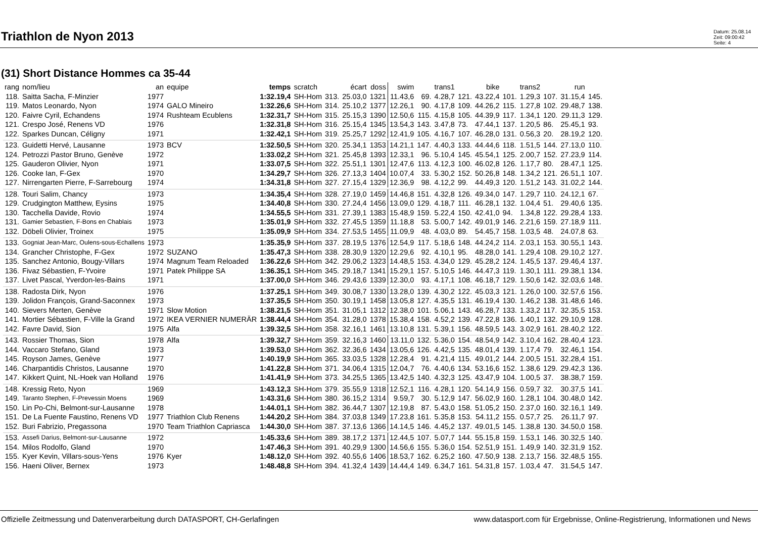Triathlon de Nyon 2013
Datum: 25.08.14
Zeit: 09:00:42
Seite: 4
(31) Short Distance Hommes ca 35-44
| rang | nom/lieu | an | equipe | temps | scratch | | écart | doss | swim | | trans1 | | bike | | trans2 | | run | |
| --- | --- | --- | --- | --- | --- | --- | --- | --- | --- | --- | --- | --- | --- | --- | --- | --- | --- | --- |
| 118. | Saitta Sacha, F-Minzier | 1977 | | 1:32.19,4 | SH-Hom | 313. | 25.03,0 | 1321 | 11.43,6 | 69. | 4.28,7 | 121. | 43.22,4 | 101. | 1.29,3 | 107. | 31.15,4 | 145. |
| 119. | Matos Leonardo, Nyon | 1974 | GALO Mineiro | 1:32.26,6 | SH-Hom | 314. | 25.10,2 | 1377 | 12.26,1 | 90. | 4.17,8 | 109. | 44.26,2 | 115. | 1.27,8 | 102. | 29.48,7 | 138. |
| 120. | Faivre Cyril, Echandens | 1974 | Rushteam Ecublens | 1:32.31,7 | SH-Hom | 315. | 25.15,3 | 1390 | 12.50,6 | 115. | 4.15,8 | 105. | 44.39,9 | 117. | 1.34,1 | 120. | 29.11,3 | 129. |
| 121. | Crespo José, Renens VD | 1976 | | 1:32.31,8 | SH-Hom | 316. | 25.15,4 | 1345 | 13.54,3 | 143. | 3.47,8 | 73. | 47.44,1 | 137. | 1.20,5 | 86. | 25.45,1 | 93. |
| 122. | Sparkes Duncan, Céligny | 1971 | | 1:32.42,1 | SH-Hom | 319. | 25.25,7 | 1292 | 12.41,9 | 105. | 4.16,7 | 107. | 46.28,0 | 131. | 0.56,3 | 20. | 28.19,2 | 120. |
| 123. | Guidetti Hervé, Lausanne | 1973 | BCV | 1:32.50,5 | SH-Hom | 320. | 25.34,1 | 1353 | 14.21,1 | 147. | 4.40,3 | 133. | 44.44,6 | 118. | 1.51,5 | 144. | 27.13,0 | 110. |
| 124. | Petrozzi Pastor Bruno, Genève | 1972 | | 1:33.02,2 | SH-Hom | 321. | 25.45,8 | 1393 | 12.33,1 | 96. | 5.10,4 | 145. | 45.54,1 | 125. | 2.00,7 | 152. | 27.23,9 | 114. |
| 125. | Gauderon Olivier, Nyon | 1971 | | 1:33.07,5 | SH-Hom | 322. | 25.51,1 | 1301 | 12.47,6 | 113. | 4.12,3 | 100. | 46.02,8 | 126. | 1.17,7 | 80. | 28.47,1 | 125. |
| 126. | Cooke Ian, F-Gex | 1970 | | 1:34.29,7 | SH-Hom | 326. | 27.13,3 | 1404 | 10.07,4 | 33. | 5.30,2 | 152. | 50.26,8 | 148. | 1.34,2 | 121. | 26.51,1 | 107. |
| 127. | Nirrengarten Pierre, F-Sarrebourg | 1974 | | 1:34.31,8 | SH-Hom | 327. | 27.15,4 | 1329 | 12.36,9 | 98. | 4.12,2 | 99. | 44.49,3 | 120. | 1.51,2 | 143. | 31.02,2 | 144. |
| 128. | Touri Salim, Chancy | 1973 | | 1:34.35,4 | SH-Hom | 328. | 27.19,0 | 1459 | 14.46,8 | 151. | 4.32,8 | 126. | 49.34,0 | 147. | 1.29,7 | 110. | 24.12,1 | 67. |
| 129. | Crudgington Matthew, Eysins | 1975 | | 1:34.40,8 | SH-Hom | 330. | 27.24,4 | 1456 | 13.09,0 | 129. | 4.18,7 | 111. | 46.28,1 | 132. | 1.04,4 | 51. | 29.40,6 | 135. |
| 130. | Tacchella Davide, Rovio | 1974 | | 1:34.55,5 | SH-Hom | 331. | 27.39,1 | 1383 | 15.48,9 | 159. | 5.22,4 | 150. | 42.41,0 | 94. | 1.34,8 | 122. | 29.28,4 | 133. |
| 131. | Gamier Sebastien, F-Bons en Chablais | 1973 | | 1:35.01,9 | SH-Hom | 332. | 27.45,5 | 1359 | 11.18,8 | 53. | 5.00,7 | 142. | 49.01,9 | 146. | 2.21,6 | 159. | 27.18,9 | 111. |
| 132. | Döbeli Olivier, Troinex | 1975 | | 1:35.09,9 | SH-Hom | 334. | 27.53,5 | 1455 | 11.09,9 | 48. | 4.03,0 | 89. | 54.45,7 | 158. | 1.03,5 | 48. | 24.07,8 | 63. |
| 133. | Gogniat Jean-Marc, Oulens-sous-Echallens | 1973 | | 1:35.35,9 | SH-Hom | 337. | 28.19,5 | 1376 | 12.54,9 | 117. | 5.18,6 | 148. | 44.24,2 | 114. | 2.03,1 | 153. | 30.55,1 | 143. |
| 134. | Grancher Christophe, F-Gex | 1972 | SUZANO | 1:35.47,3 | SH-Hom | 338. | 28.30,9 | 1320 | 12.29,6 | 92. | 4.10,1 | 95. | 48.28,0 | 141. | 1.29,4 | 108. | 29.10,2 | 127. |
| 135. | Sanchez Antonio, Bougy-Villars | 1974 | Magnum Team Reloaded | 1:36.22,6 | SH-Hom | 342. | 29.06,2 | 1323 | 14.48,5 | 153. | 4.34,0 | 129. | 45.28,2 | 124. | 1.45,5 | 137. | 29.46,4 | 137. |
| 136. | Fivaz Sébastien, F-Yvoire | 1971 | Patek Philippe SA | 1:36.35,1 | SH-Hom | 345. | 29.18,7 | 1341 | 15.29,1 | 157. | 5.10,5 | 146. | 44.47,3 | 119. | 1.30,1 | 111. | 29.38,1 | 134. |
| 137. | Livet Pascal, Yverdon-les-Bains | 1971 | | 1:37.00,0 | SH-Hom | 346. | 29.43,6 | 1339 | 12.30,0 | 93. | 4.17,1 | 108. | 46.18,7 | 129. | 1.50,6 | 142. | 32.03,6 | 148. |
| 138. | Radosta Dirk, Nyon | 1976 | | 1:37.25,1 | SH-Hom | 349. | 30.08,7 | 1330 | 13.28,0 | 139. | 4.30,2 | 122. | 45.03,3 | 121. | 1.26,0 | 100. | 32.57,6 | 156. |
| 139. | Jolidon François, Grand-Saconnex | 1973 | | 1:37.35,5 | SH-Hom | 350. | 30.19,1 | 1458 | 13.05,8 | 127. | 4.35,5 | 131. | 46.19,4 | 130. | 1.46,2 | 138. | 31.48,6 | 146. |
| 140. | Sievers Merten, Genève | 1971 | Slow Motion | 1:38.21,5 | SH-Hom | 351. | 31.05,1 | 1312 | 12.38,0 | 101. | 5.06,1 | 143. | 46.28,7 | 133. | 1.33,2 | 117. | 32.35,5 | 153. |
| 141. | Mortier Sébastien, F-Ville la Grand | 1972 | IKEA VERNIER NUMERÄR | 1:38.44,4 | SH-Hom | 354. | 31.28,0 | 1378 | 15.38,4 | 158. | 4.52,2 | 139. | 47.22,8 | 136. | 1.40,1 | 132. | 29.10,9 | 128. |
| 142. | Favre David, Sion | 1975 | Alfa | 1:39.32,5 | SH-Hom | 358. | 32.16,1 | 1461 | 13.10,8 | 131. | 5.39,1 | 156. | 48.59,5 | 143. | 3.02,9 | 161. | 28.40,2 | 122. |
| 143. | Rossier Thomas, Sion | 1978 | Alfa | 1:39.32,7 | SH-Hom | 359. | 32.16,3 | 1460 | 13.11,0 | 132. | 5.36,0 | 154. | 48.54,9 | 142. | 3.10,4 | 162. | 28.40,4 | 123. |
| 144. | Vaccaro Stefano, Gland | 1973 | | 1:39.53,0 | SH-Hom | 362. | 32.36,6 | 1434 | 13.05,6 | 126. | 4.42,5 | 135. | 48.01,4 | 139. | 1.17,4 | 79. | 32.46,1 | 154. |
| 145. | Royson James, Genève | 1977 | | 1:40.19,9 | SH-Hom | 365. | 33.03,5 | 1328 | 12.28,4 | 91. | 4.21,4 | 115. | 49.01,2 | 144. | 2.00,5 | 151. | 32.28,4 | 151. |
| 146. | Charpantidis Christos, Lausanne | 1970 | | 1:41.22,8 | SH-Hom | 371. | 34.06,4 | 1315 | 12.04,7 | 76. | 4.40,6 | 134. | 53.16,6 | 152. | 1.38,6 | 129. | 29.42,3 | 136. |
| 147. | Kikkert Quint, NL-Hoek van Holland | 1976 | | 1:41.41,9 | SH-Hom | 373. | 34.25,5 | 1365 | 13.42,5 | 140. | 4.32,3 | 125. | 43.47,9 | 104. | 1.00,5 | 37. | 38.38,7 | 159. |
| 148. | Kressig Reto, Nyon | 1969 | | 1:43.12,3 | SH-Hom | 379. | 35.55,9 | 1318 | 12.52,1 | 116. | 4.28,1 | 120. | 54.14,9 | 156. | 0.59,7 | 32. | 30.37,5 | 141. |
| 149. | Taranto Stephen, F-Prevessin Moens | 1969 | | 1:43.31,6 | SH-Hom | 380. | 36.15,2 | 1314 | 9.59,7 | 30. | 5.12,9 | 147. | 56.02,9 | 160. | 1.28,1 | 104. | 30.48,0 | 142. |
| 150. | Lin Po-Chi, Belmont-sur-Lausanne | 1978 | | 1:44.01,1 | SH-Hom | 382. | 36.44,7 | 1307 | 12.19,8 | 87. | 5.43,0 | 158. | 51.05,2 | 150. | 2.37,0 | 160. | 32.16,1 | 149. |
| 151. | De La Fuente Faustino, Renens VD | 1977 | Triathlon Club Renens | 1:44.20,2 | SH-Hom | 384. | 37.03,8 | 1349 | 17.23,8 | 161. | 5.35,8 | 153. | 54.11,2 | 155. | 0.57,7 | 25. | 26.11,7 | 97. |
| 152. | Buri Fabrizio, Pregassona | 1970 | Team Triathlon Capriasca | 1:44.30,0 | SH-Hom | 387. | 37.13,6 | 1366 | 14.14,5 | 146. | 4.45,2 | 137. | 49.01,5 | 145. | 1.38,8 | 130. | 34.50,0 | 158. |
| 153. | Assefi Darius, Belmont-sur-Lausanne | 1972 | | 1:45.33,6 | SH-Hom | 389. | 38.17,2 | 1371 | 12.44,5 | 107. | 5.07,7 | 144. | 55.15,8 | 159. | 1.53,1 | 146. | 30.32,5 | 140. |
| 154. | Milos Rodolfo, Gland | 1970 | | 1:47.46,3 | SH-Hom | 391. | 40.29,9 | 1300 | 14.56,6 | 155. | 5.36,0 | 154. | 52.51,9 | 151. | 1.49,9 | 140. | 32.31,9 | 152. |
| 155. | Kyer Kevin, Villars-sous-Yens | 1976 | Kyer | 1:48.12,0 | SH-Hom | 392. | 40.55,6 | 1406 | 18.53,7 | 162. | 6.25,2 | 160. | 47.50,9 | 138. | 2.13,7 | 156. | 32.48,5 | 155. |
| 156. | Haeni Oliver, Bernex | 1973 | | 1:48.48,8 | SH-Hom | 394. | 41.32,4 | 1439 | 14.44,4 | 149. | 6.34,7 | 161. | 54.31,8 | 157. | 1.03,4 | 47. | 31.54,5 | 147. |
Offizielle Zeitmessung und Datenverarbeitung durch DATASPORT, CH-Gerlafingen www.datasport.com für Ergebnisse, Online-Registrierung, Informationen und News